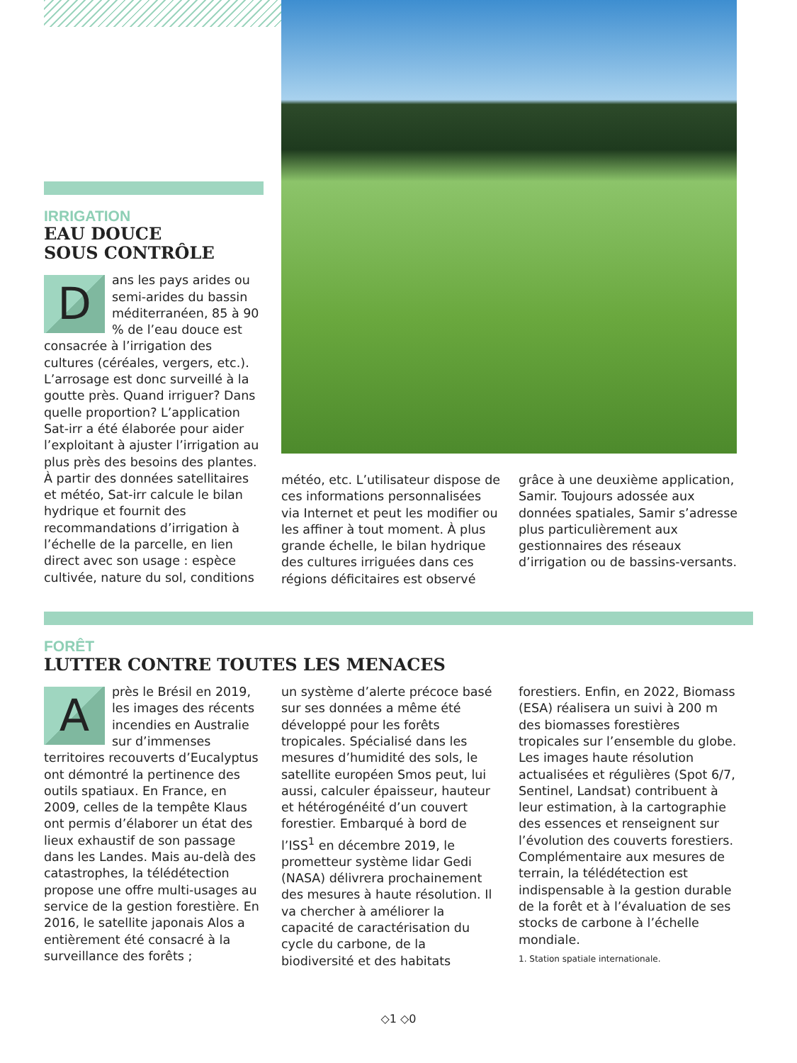IRRIGATION
EAU DOUCE
SOUS CONTRÔLE
Dans les pays arides ou semi-arides du bassin méditerranéen, 85 à 90 % de l’eau douce est consacrée à l’irrigation des cultures (céréales, vergers, etc.). L’arrosage est donc surveillé à la goutte près. Quand irriguer? Dans quelle proportion? L’application Sat-irr a été élaborée pour aider l’exploitant à ajuster l’irrigation au plus près des besoins des plantes. À partir des données satellitaires et météo, Sat-irr calcule le bilan hydrique et fournit des recommandations d’irrigation à l’échelle de la parcelle, en lien direct avec son usage : espèce cultivée, nature du sol, conditions
météo, etc. L’utilisateur dispose de ces informations personnalisées via Internet et peut les modifier ou les affiner à tout moment. À plus grande échelle, le bilan hydrique des cultures irriguées dans ces régions déficitaires est observé
grâce à une deuxième application, Samir. Toujours adossée aux données spatiales, Samir s’adresse plus particulièrement aux gestionnaires des réseaux d’irrigation ou de bassins-versants.
FORÊT
LUTTER CONTRE TOUTES LES MENACES
Après le Brésil en 2019, les images des récents incendies en Australie sur d’immenses territoires recouverts d’Eucalyptus ont démontré la pertinence des outils spatiaux. En France, en 2009, celles de la tempête Klaus ont permis d’élaborer un état des lieux exhaustif de son passage dans les Landes. Mais au-delà des catastrophes, la télédétection propose une offre multi-usages au service de la gestion forestière. En 2016, le satellite japonais Alos a entièrement été consacré à la surveillance des forêts ;
un système d’alerte précoce basé sur ses données a même été développé pour les forêts tropicales. Spécialisé dans les mesures d’humidité des sols, le satellite européen Smos peut, lui aussi, calculer épaisseur, hauteur et hétérogénéité d’un couvert forestier. Embarqué à bord de l’ISS<sup>1</sup> en décembre 2019, le prometteur système lidar Gedi (NASA) délivrera prochainement des mesures à haute résolution. Il va chercher à améliorer la capacité de caractérisation du cycle du carbone, de la biodiversité et des habitats
forestiers. Enfin, en 2022, Biomass (ESA) réalisera un suivi à 200 m des biomasses forestières tropicales sur l’ensemble du globe. Les images haute résolution actualisées et régulières (Spot 6/7, Sentinel, Landsat) contribuent à leur estimation, à la cartographie des essences et renseignent sur l’évolution des couverts forestiers. Complémentaire aux mesures de terrain, la télédétection est indispensable à la gestion durable de la forêt et à l’évaluation de ses stocks de carbone à l’échelle mondiale.
1. Station spatiale internationale.
◇1 ◇0